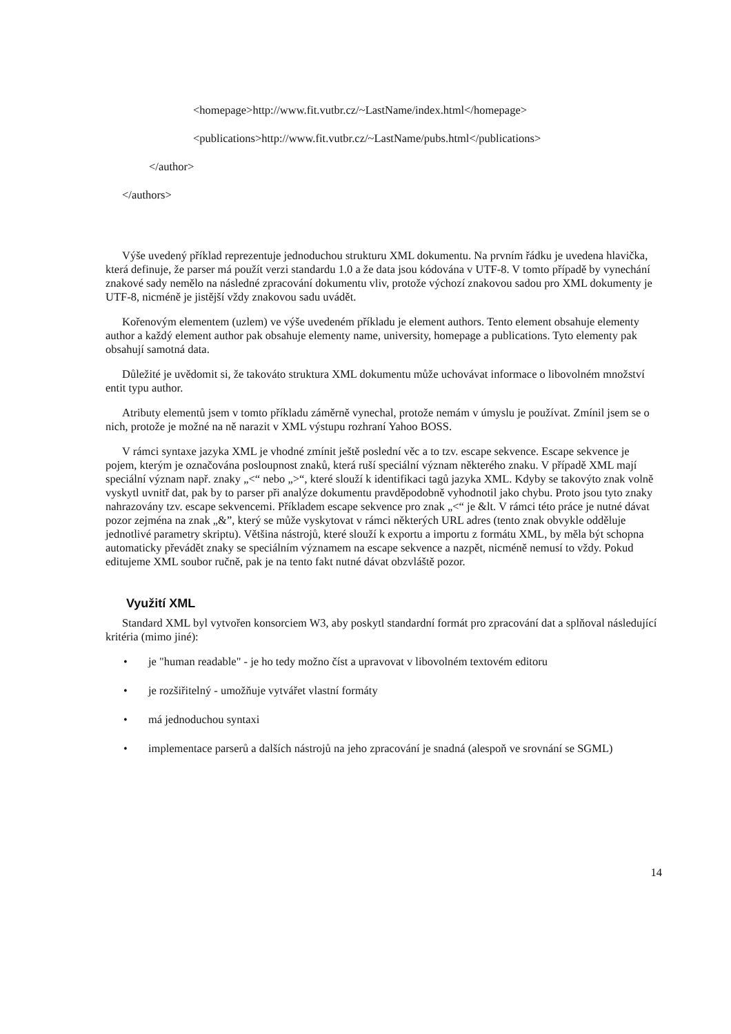<homepage>http://www.fit.vutbr.cz/~LastName/index.html</homepage>
<publications>http://www.fit.vutbr.cz/~LastName/pubs.html</publications>
</author>
</authors>
Výše uvedený příklad reprezentuje jednoduchou strukturu XML dokumentu. Na prvním řádku je uvedena hlavička, která definuje, že parser má použít verzi standardu 1.0 a že data jsou kódována v UTF-8. V tomto případě by vynechání znakové sady nemělo na následné zpracování dokumentu vliv, protože výchozí znakovou sadou pro XML dokumenty je UTF-8, nicméně je jistější vždy znakovou sadu uvádět.
Kořenovým elementem (uzlem) ve výše uvedeném příkladu je element authors. Tento element obsahuje elementy author a každý element author pak obsahuje elementy name, university, homepage a publications. Tyto elementy pak obsahují samotná data.
Důležité je uvědomit si, že takováto struktura XML dokumentu může uchovávat informace o libovolném množství entit typu author.
Atributy elementů jsem v tomto příkladu záměrně vynechal, protože nemám v úmyslu je používat. Zmínil jsem se o nich, protože je možné na ně narazit v XML výstupu rozhraní Yahoo BOSS.
V rámci syntaxe jazyka XML je vhodné zmínit ještě poslední věc a to tzv. escape sekvence. Escape sekvence je pojem, kterým je označována posloupnost znaků, která ruší speciální význam některého znaku. V případě XML mají speciální význam např. znaky „<“ nebo „>“, které slouží k identifikaci tagů jazyka XML. Kdyby se takovýto znak volně vyskytl uvnitř dat, pak by to parser při analýze dokumentu pravděpodobně vyhodnotil jako chybu. Proto jsou tyto znaky nahrazovány tzv. escape sekvencemi. Příkladem escape sekvence pro znak „<“ je &lt. V rámci této práce je nutné dávat pozor zejména na znak „&”, který se může vyskytovat v rámci některých URL adres (tento znak obvykle odděluje jednotlivé parametry skriptu). Většina nástrojů, které slouží k exportu a importu z formátu XML, by měla být schopna automaticky převádět znaky se speciálním významem na escape sekvence a nazpět, nicméně nemusí to vždy. Pokud editujeme XML soubor ručně, pak je na tento fakt nutné dávat obzvláště pozor.
Využití XML
Standard XML byl vytvořen konsorciem W3, aby poskytl standardní formát pro zpracování dat a splňoval následující kritéria (mimo jiné):
• je "human readable" - je ho tedy možno číst a upravovat v libovolném textovém editoru
• je rozšiřitelný - umožňuje vytvářet vlastní formáty
• má jednoduchou syntaxi
• implementace parserů a dalších nástrojů na jeho zpracování je snadná (alespoň ve srovnání se SGML)
14